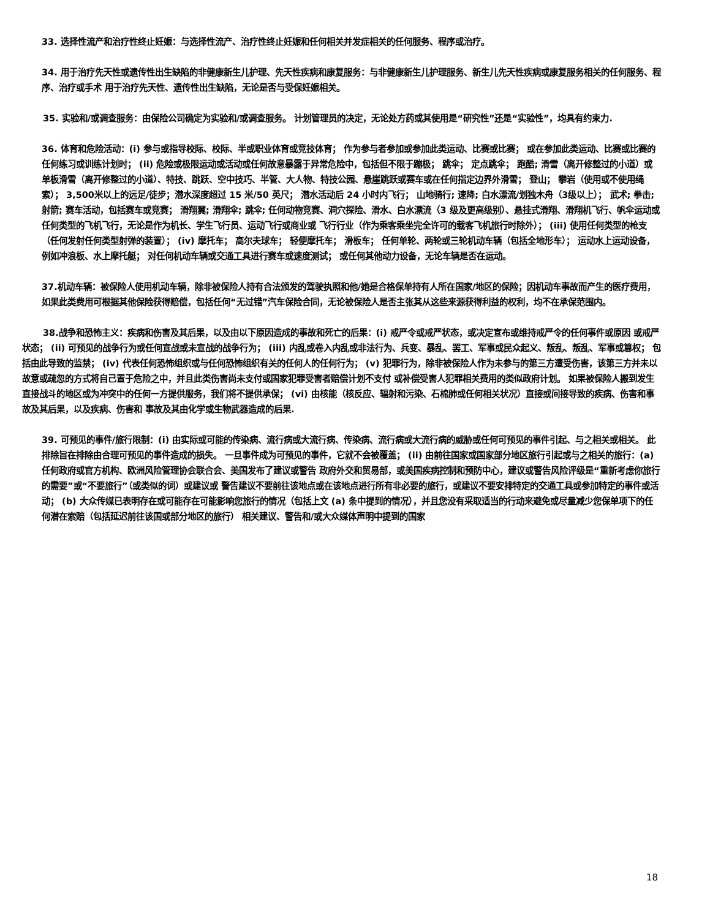33. 选择性流产和治疗性终止妊娠：与选择性流产、治疗性终止妊娠和任何相关并发症相关的任何服务、程序或治疗。
34. 用于治疗先天性或遗传性出生缺陷的非健康新生儿护理、先天性疾病和康复服务：与非健康新生儿护理服务、新生儿先天性疾病或康复服务相关的任何服务、程序、治疗或手术 用于治疗先天性、遗传性出生缺陷，无论是否与受保妊娠相关。
35. 实验和/或调查服务：由保险公司确定为实验和/或调查服务。 计划管理员的决定，无论处方药或其使用是“研究性”还是“实验性”，均具有约束力.
36. 体育和危险活动：(i) 参与或指导校际、校际、半或职业体育或竞技体育； 作为参与者参加或参加此类运动、比赛或比赛； 或在参加此类运动、比赛或比赛的任何练习或训练计划时； (ii) 危险或极限运动或活动或任何故意暴露于异常危险中，包括但不限于蹦极； 跳伞； 定点跳伞； 跑酷; 滑雪（离开修整过的小道）或单板滑雪（离开修整过的小道）、特技、跳跃、空中技巧、半管、大人物、特技公园、悬崖跳跃或赛车或在任何指定边界外滑雪； 登山； 攀岩（使用或不使用绳索）； 3,500米以上的远足/徒步；潜水深度超过 15 米/50 英尺； 潜水活动后 24 小时内飞行； 山地骑行; 速降; 白水漂流/划独木舟（3级以上）； 武术; 拳击; 射箭; 赛车活动，包括赛车或竞赛； 滑翔翼; 滑翔伞; 跳伞; 任何动物竞赛、洞穴探险、滑水、白水漂流（3 级及更高级别）、悬挂式滑翔、滑翔机飞行、帆伞运动或任何类型的飞机飞行，无论是作为机长、学生飞行员、运动飞行或商业或 飞行行业（作为乘客乘坐完全许可的载客飞机旅行时除外）； (iii) 使用任何类型的枪支（任何发射任何类型射弹的装置）； (iv) 摩托车； 高尔夫球车； 轻便摩托车； 滑板车； 任何单轮、两轮或三轮机动车辆（包括全地形车）； 运动水上运动设备，例如冲浪板、水上摩托艇； 对任何机动车辆或交通工具进行赛车或速度测试； 或任何其他动力设备，无论车辆是否在运动。
37.机动车辆：被保险人使用机动车辆，除非被保险人持有合法颁发的驾驶执照和他/她是合格保单持有人所在国家/地区的保险；因机动车事故而产生的医疗费用，如果此类费用可根据其他保险获得赔偿，包括任何“无过错”汽车保险合同，无论被保险人是否主张其从这些来源获得利益的权利，均不在承保范围内。
38.战争和恐怖主义：疾病和伤害及其后果，以及由以下原因造成的事故和死亡的后果：(i) 戒严令或戒严状态，或决定宣布或维持戒严令的任何事件或原因 或戒严状态； (ii) 可预见的战争行为或任何宣战或未宣战的战争行为； (iii) 内乱或卷入内乱或非法行为、兵变、暴乱、罢工、军事或民众起义、叛乱、叛乱、军事或篡权； 包括由此导致的监禁； (iv) 代表任何恐怖组织或与任何恐怖组织有关的任何人的任何行为； (v) 犯罪行为，除非被保险人作为未参与的第三方遭受伤害，该第三方并未以故意或疏忽的方式将自己置于危险之中，并且此类伤害尚未支付或国家犯罪受害者赔偿计划不支付 或补偿受害人犯罪相关费用的类似政府计划。 如果被保险人搬到发生直接战斗的地区或为冲突中的任何一方提供服务，我们将不提供承保； (vi) 由核能（核反应、辐射和污染、石棉肺或任何相关状况）直接或间接导致的疾病、伤害和事故及其后果，以及疾病、伤害和 事故及其由化学或生物武器造成的后果.
39. 可预见的事件/旅行限制：(i) 由实际或可能的传染病、流行病或大流行病、传染病、流行病或大流行病的威胁或任何可预见的事件引起、与之相关或相关。 此排除旨在排除由合理可预见的事件造成的损失。 一旦事件成为可预见的事件，它就不会被覆盖； (ii) 由前往国家或国家部分地区旅行引起或与之相关的旅行：(a) 任何政府或官方机构、欧洲风险管理协会联合会、美国发布了建议或警告 政府外交和贸易部，或美国疾病控制和预防中心，建议或警告风险评级是“重新考虑你旅行的需要”或“不要旅行”（或类似的词）或建议或 警告建议不要前往该地点或在该地点进行所有非必要的旅行，或建议不要安排特定的交通工具或参加特定的事件或活动； (b) 大众传媒已表明存在或可能存在可能影响您旅行的情况（包括上文 (a) 条中提到的情况），并且您没有采取适当的行动来避免或尽量减少您保单项下的任何潜在索赔（包括延迟前往该国或部分地区的旅行） 相关建议、警告和/或大众媒体声明中提到的国家
18